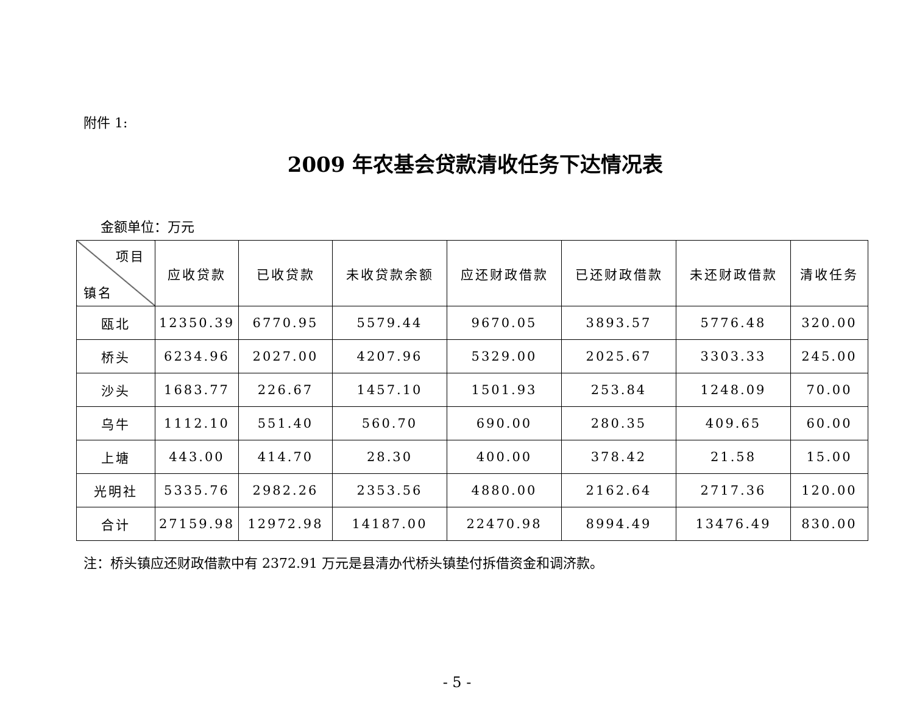附件 1:
2009 年农基会贷款清收任务下达情况表
金额单位：万元
| 项目 镇名 | 应收贷款 | 已收贷款 | 未收贷款余额 | 应还财政借款 | 已还财政借款 | 未还财政借款 | 清收任务 |
| --- | --- | --- | --- | --- | --- | --- | --- |
| 瓯北 | 12350.39 | 6770.95 | 5579.44 | 9670.05 | 3893.57 | 5776.48 | 320.00 |
| 桥头 | 6234.96 | 2027.00 | 4207.96 | 5329.00 | 2025.67 | 3303.33 | 245.00 |
| 沙头 | 1683.77 | 226.67 | 1457.10 | 1501.93 | 253.84 | 1248.09 | 70.00 |
| 乌牛 | 1112.10 | 551.40 | 560.70 | 690.00 | 280.35 | 409.65 | 60.00 |
| 上塘 | 443.00 | 414.70 | 28.30 | 400.00 | 378.42 | 21.58 | 15.00 |
| 光明社 | 5335.76 | 2982.26 | 2353.56 | 4880.00 | 2162.64 | 2717.36 | 120.00 |
| 合计 | 27159.98 | 12972.98 | 14187.00 | 22470.98 | 8994.49 | 13476.49 | 830.00 |
注：桥头镇应还财政借款中有 2372.91 万元是县清办代桥头镇垫付拆借资金和调济款。
- 5 -